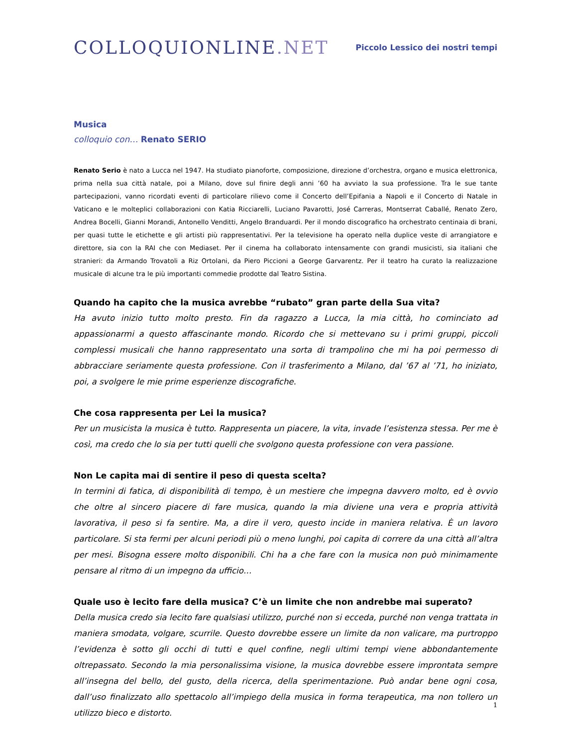COLLOQUIONLINE.NET
Piccolo Lessico dei nostri tempi
Musica
colloquio con… Renato SERIO
Renato Serio è nato a Lucca nel 1947. Ha studiato pianoforte, composizione, direzione d’orchestra, organo e musica elettronica, prima nella sua città natale, poi a Milano, dove sul finire degli anni ’60 ha avviato la sua professione. Tra le sue tante partecipazioni, vanno ricordati eventi di particolare rilievo come il Concerto dell’Epifania a Napoli e il Concerto di Natale in Vaticano e le molteplici collaborazioni con Katia Ricciarelli, Luciano Pavarotti, José Carreras, Montserrat Caballé, Renato Zero, Andrea Bocelli, Gianni Morandi, Antonello Venditti, Angelo Branduardi. Per il mondo discografico ha orchestrato centinaia di brani, per quasi tutte le etichette e gli artisti più rappresentativi. Per la televisione ha operato nella duplice veste di arrangiatore e direttore, sia con la RAI che con Mediaset. Per il cinema ha collaborato intensamente con grandi musicisti, sia italiani che stranieri: da Armando Trovatoli a Riz Ortolani, da Piero Piccioni a George Garvarentz. Per il teatro ha curato la realizzazione musicale di alcune tra le più importanti commedie prodotte dal Teatro Sistina.
Quando ha capito che la musica avrebbe “rubato” gran parte della Sua vita?
Ha avuto inizio tutto molto presto. Fin da ragazzo a Lucca, la mia città, ho cominciato ad appassionarmi a questo affascinante mondo. Ricordo che si mettevano su i primi gruppi, piccoli complessi musicali che hanno rappresentato una sorta di trampolino che mi ha poi permesso di abbracciare seriamente questa professione. Con il trasferimento a Milano, dal ’67 al ’71, ho iniziato, poi, a svolgere le mie prime esperienze discografiche.
Che cosa rappresenta per Lei la musica?
Per un musicista la musica è tutto. Rappresenta un piacere, la vita, invade l’esistenza stessa. Per me è così, ma credo che lo sia per tutti quelli che svolgono questa professione con vera passione.
Non Le capita mai di sentire il peso di questa scelta?
In termini di fatica, di disponibilità di tempo, è un mestiere che impegna davvero molto, ed è ovvio che oltre al sincero piacere di fare musica, quando la mia diviene una vera e propria attività lavorativa, il peso si fa sentire. Ma, a dire il vero, questo incide in maniera relativa. È un lavoro particolare. Si sta fermi per alcuni periodi più o meno lunghi, poi capita di correre da una città all’altra per mesi. Bisogna essere molto disponibili. Chi ha a che fare con la musica non può minimamente pensare al ritmo di un impegno da ufficio…
Quale uso è lecito fare della musica? C’è un limite che non andrebbe mai superato?
Della musica credo sia lecito fare qualsiasi utilizzo, purché non si ecceda, purché non venga trattata in maniera smodata, volgare, scurrile. Questo dovrebbe essere un limite da non valicare, ma purtroppo l’evidenza è sotto gli occhi di tutti e quel confine, negli ultimi tempi viene abbondantemente oltrepassato. Secondo la mia personalissima visione, la musica dovrebbe essere improntata sempre all’insegna del bello, del gusto, della ricerca, della sperimentazione. Può andar bene ogni cosa, dall’uso finalizzato allo spettacolo all’impiego della musica in forma terapeutica, ma non tollero un utilizzo bieco e distorto.
1